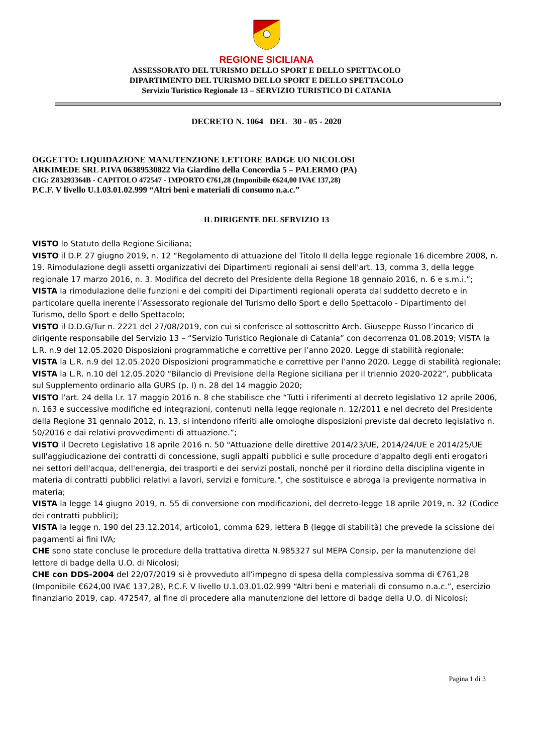REGIONE SICILIANA
ASSESSORATO DEL TURISMO DELLO SPORT E DELLO SPETTACOLO
DIPARTIMENTO DEL TURISMO DELLO SPORT E DELLO SPETTACOLO
Servizio Turistico Regionale 13 – SERVIZIO TURISTICO DI CATANIA
DECRETO N. 1064 DEL 30 - 05 - 2020
OGGETTO: LIQUIDAZIONE MANUTENZIONE LETTORE BADGE UO NICOLOSI
ARKIMEDE SRL P.IVA 06389530822 Via Giardino della Concordia 5 – PALERMO (PA)
CIG: Z83293364B - CAPITOLO 472547 - IMPORTO €761,28 (Imponibile €624,00 IVA€ 137,28)
P.C.F. V livello U.1.03.01.02.999 “Altri beni e materiali di consumo n.a.c.”
IL DIRIGENTE DEL SERVIZIO 13
VISTO lo Statuto della Regione Siciliana;
VISTO il D.P. 27 giugno 2019, n. 12 “Regolamento di attuazione del Titolo II della legge regionale 16 dicembre 2008, n. 19. Rimodulazione degli assetti organizzativi dei Dipartimenti regionali ai sensi dell'art. 13, comma 3, della legge regionale 17 marzo 2016, n. 3. Modifica del decreto del Presidente della Regione 18 gennaio 2016, n. 6 e s.m.i.”;
VISTA la rimodulazione delle funzioni e dei compiti dei Dipartimenti regionali operata dal suddetto decreto e in particolare quella inerente l’Assessorato regionale del Turismo dello Sport e dello Spettacolo - Dipartimento del Turismo, dello Sport e dello Spettacolo;
VISTO il D.D.G/Tur n. 2221 del 27/08/2019, con cui si conferisce al sottoscritto Arch. Giuseppe Russo l’incarico di dirigente responsabile del Servizio 13 – “Servizio Turistico Regionale di Catania” con decorrenza 01.08.2019; VISTA la L.R. n.9 del 12.05.2020 Disposizioni programmatiche e correttive per l’anno 2020. Legge di stabilità regionale;
VISTA la L.R. n.9 del 12.05.2020 Disposizioni programmatiche e correttive per l’anno 2020. Legge di stabilità regionale;
VISTA la L.R. n.10 del 12.05.2020 “Bilancio di Previsione della Regione siciliana per il triennio 2020-2022”, pubblicata sul Supplemento ordinario alla GURS (p. I) n. 28 del 14 maggio 2020;
VISTO l’art. 24 della l.r. 17 maggio 2016 n. 8 che stabilisce che “Tutti i riferimenti al decreto legislativo 12 aprile 2006, n. 163 e successive modifiche ed integrazioni, contenuti nella legge regionale n. 12/2011 e nel decreto del Presidente della Regione 31 gennaio 2012, n. 13, si intendono riferiti alle omologhe disposizioni previste dal decreto legislativo n. 50/2016 e dai relativi provvedimenti di attuazione.”;
VISTO il Decreto Legislativo 18 aprile 2016 n. 50 "Attuazione delle direttive 2014/23/UE, 2014/24/UE e 2014/25/UE sull'aggiudicazione dei contratti di concessione, sugli appalti pubblici e sulle procedure d'appalto degli enti erogatori nei settori dell'acqua, dell'energia, dei trasporti e dei servizi postali, nonché per il riordino della disciplina vigente in materia di contratti pubblici relativi a lavori, servizi e forniture.", che sostituisce e abroga la previgente normativa in materia;
VISTA la legge 14 giugno 2019, n. 55 di conversione con modificazioni, del decreto-legge 18 aprile 2019, n. 32 (Codice dei contratti pubblici);
VISTA la legge n. 190 del 23.12.2014, articolo1, comma 629, lettera B (legge di stabilità) che prevede la scissione dei pagamenti ai fini IVA;
CHE sono state concluse le procedure della trattativa diretta N.985327 sul MEPA Consip, per la manutenzione del lettore di badge della U.O. di Nicolosi;
CHE con DDS-2004 del 22/07/2019 si è provveduto all’impegno di spesa della complessiva somma di €761,28 (Imponibile €624,00 IVA€ 137,28), P.C.F. V livello U.1.03.01.02.999 “Altri beni e materiali di consumo n.a.c.”, esercizio finanziario 2019, cap. 472547, al fine di procedere alla manutenzione del lettore di badge della U.O. di Nicolosi;
Pagina 1 di 3